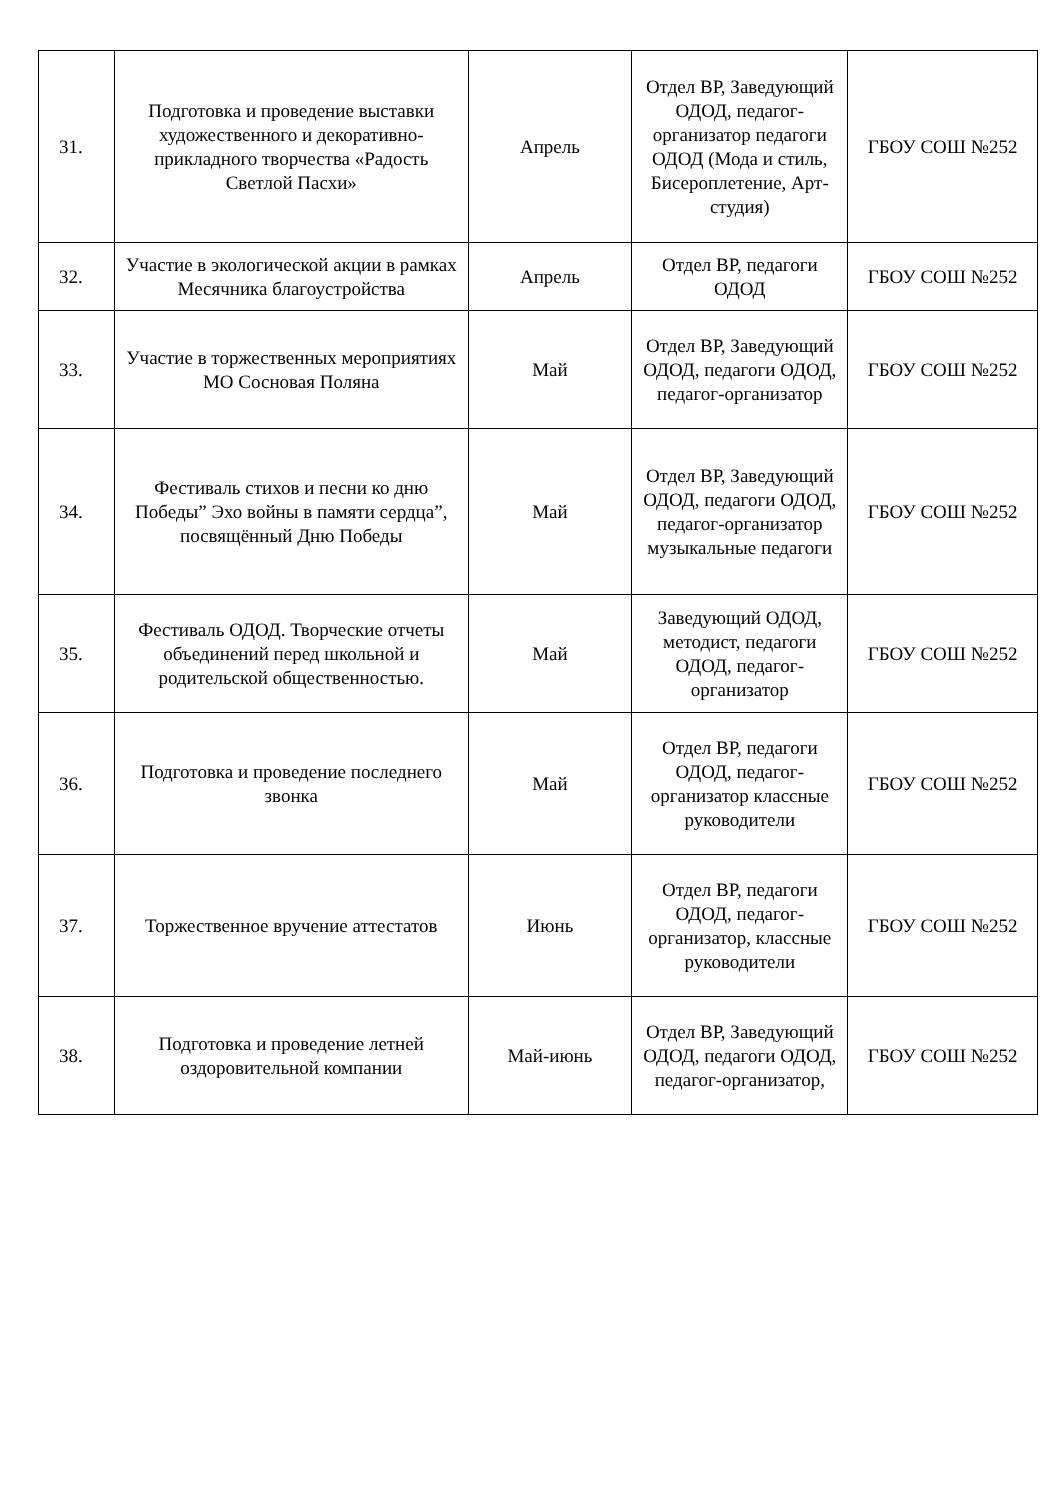| 31. | Подготовка и проведение выставки художественного и декоративно-прикладного творчества «Радость Светлой Пасхи» | Апрель | Отдел ВР, Заведующий ОДОД, педагог-организатор педагоги ОДОД (Мода и стиль, Бисероплетение, Арт-студия) | ГБОУ СОШ №252 |
| 32. | Участие в экологической акции в рамках Месячника благоустройства | Апрель | Отдел ВР, педагоги ОДОД | ГБОУ СОШ №252 |
| 33. | Участие в торжественных мероприятиях МО Сосновая Поляна | Май | Отдел ВР, Заведующий ОДОД, педагоги ОДОД, педагог-организатор | ГБОУ СОШ №252 |
| 34. | Фестиваль стихов и песни ко дню Победы” Эхо войны в памяти сердца”, посвящённый Дню Победы | Май | Отдел ВР, Заведующий ОДОД, педагоги ОДОД, педагог-организатор музыкальные педагоги | ГБОУ СОШ №252 |
| 35. | Фестиваль ОДОД. Творческие отчеты объединений перед школьной и родительской общественностью. | Май | Заведующий ОДОД, методист, педагоги ОДОД, педагог-организатор | ГБОУ СОШ №252 |
| 36. | Подготовка и проведение последнего звонка | Май | Отдел ВР, педагоги ОДОД, педагог-организатор классные руководители | ГБОУ СОШ №252 |
| 37. | Торжественное вручение аттестатов | Июнь | Отдел ВР, педагоги ОДОД, педагог-организатор, классные руководители | ГБОУ СОШ №252 |
| 38. | Подготовка и проведение летней оздоровительной компании | Май-июнь | Отдел ВР, Заведующий ОДОД, педагоги ОДОД, педагог-организатор, | ГБОУ СОШ №252 |